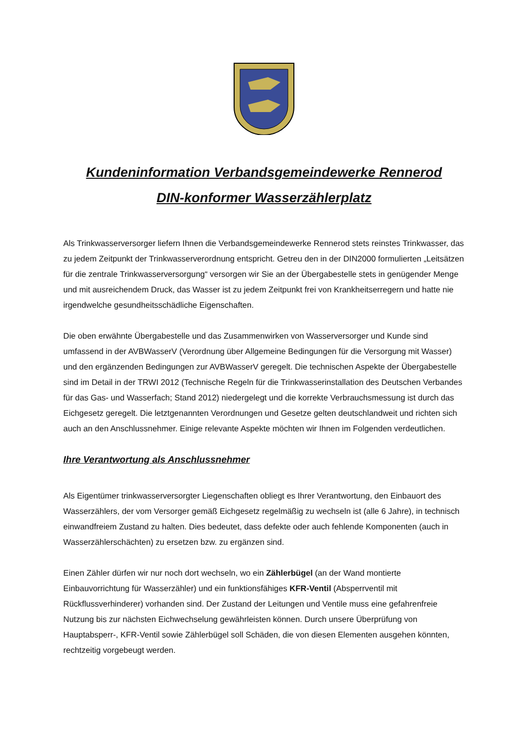Kundeninformation Verbandsgemeindewerke Rennerod
DIN-konformer Wasserzählerplatz
Als Trinkwasserversorger liefern Ihnen die Verbandsgemeindewerke Rennerod stets reinstes Trinkwasser, das zu jedem Zeitpunkt der Trinkwasserverordnung entspricht. Getreu den in der DIN2000 formulierten „Leitsätzen für die zentrale Trinkwasserversorgung“ versorgen wir Sie an der Übergabestelle stets in genügender Menge und mit ausreichendem Druck, das Wasser ist zu jedem Zeitpunkt frei von Krankheitserregern und hatte nie irgendwelche gesundheitsschädliche Eigenschaften.
Die oben erwähnte Übergabestelle und das Zusammenwirken von Wasserversorger und Kunde sind umfassend in der AVBWasserV (Verordnung über Allgemeine Bedingungen für die Versorgung mit Wasser) und den ergänzenden Bedingungen zur AVBWasserV geregelt. Die technischen Aspekte der Übergabestelle sind im Detail in der TRWI 2012 (Technische Regeln für die Trinkwasserinstallation des Deutschen Verbandes für das Gas- und Wasserfach; Stand 2012) niedergelegt und die korrekte Verbrauchsmessung ist durch das Eichgesetz geregelt. Die letztgenannten Verordnungen und Gesetze gelten deutschlandweit und richten sich auch an den Anschlussnehmer. Einige relevante Aspekte möchten wir Ihnen im Folgenden verdeutlichen.
Ihre Verantwortung als Anschlussnehmer
Als Eigentümer trinkwasserversorgter Liegenschaften obliegt es Ihrer Verantwortung, den Einbauort des Wasserzählers, der vom Versorger gemäß Eichgesetz regelmäßig zu wechseln ist (alle 6 Jahre), in technisch einwandfreiem Zustand zu halten. Dies bedeutet, dass defekte oder auch fehlende Komponenten (auch in Wasserzählerschächten) zu ersetzen bzw. zu ergänzen sind.
Einen Zähler dürfen wir nur noch dort wechseln, wo ein Zählerbügel (an der Wand montierte Einbauvorrichtung für Wasserzähler) und ein funktionsfähiges KFR-Ventil (Absperrventil mit Rückflussverhinderer) vorhanden sind. Der Zustand der Leitungen und Ventile muss eine gefahrenfreie Nutzung bis zur nächsten Eichwechselung gewährleisten können. Durch unsere Überprüfung von Hauptabsperr-, KFR-Ventil sowie Zählerbügel soll Schäden, die von diesen Elementen ausgehen könnten, rechtzeitig vorgebeugt werden.